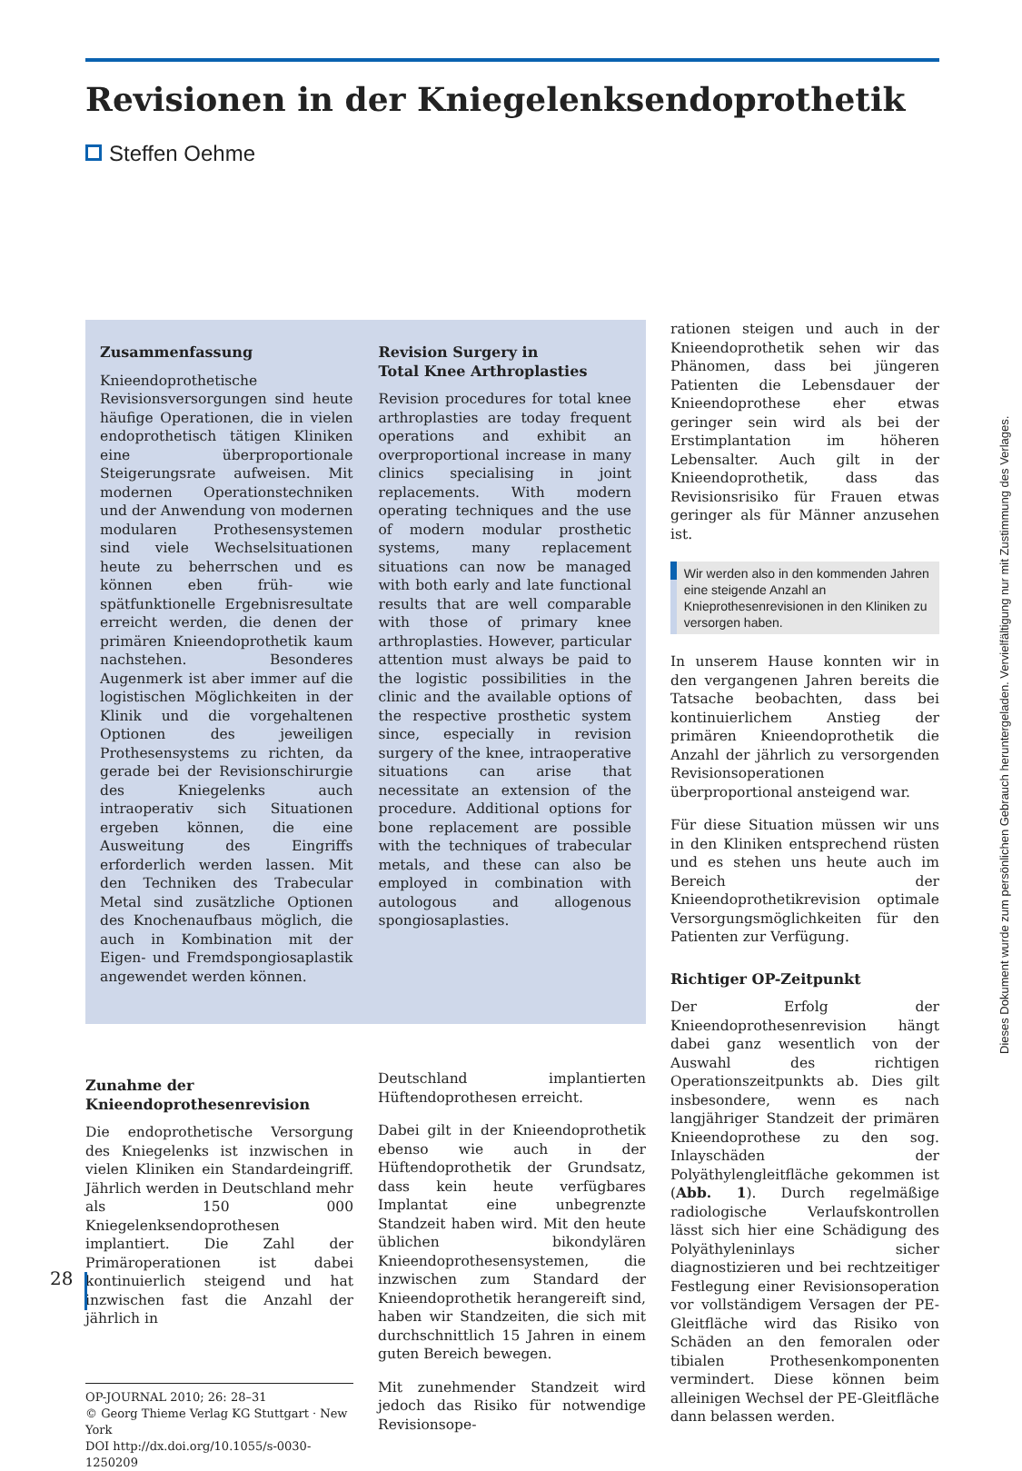Revisionen in der Kniegelenksendoprothetik
Steffen Oehme
Zusammenfassung
Knieendoprothetische Revisionsversorgungen sind heute häufige Operationen, die in vielen endoprothetisch tätigen Kliniken eine überproportionale Steigerungsrate aufweisen. Mit modernen Operationstechniken und der Anwendung von modernen modularen Prothesensystemen sind viele Wechselsituationen heute zu beherrschen und es können eben früh- wie spätfunktionelle Ergebnisresultate erreicht werden, die denen der primären Knieendoprothetik kaum nachstehen. Besonderes Augenmerk ist aber immer auf die logistischen Möglichkeiten in der Klinik und die vorgehaltenen Optionen des jeweiligen Prothesensystems zu richten, da gerade bei der Revisionschirurgie des Kniegelenks auch intraoperativ sich Situationen ergeben können, die eine Ausweitung des Eingriffs erforderlich werden lassen. Mit den Techniken des Trabecular Metal sind zusätzliche Optionen des Knochenaufbaus möglich, die auch in Kombination mit der Eigen- und Fremdspongiosaplastik angewendet werden können.
Revision Surgery in
Total Knee Arthroplasties
Revision procedures for total knee arthroplasties are today frequent operations and exhibit an overproportional increase in many clinics specialising in joint replacements. With modern operating techniques and the use of modern modular prosthetic systems, many replacement situations can now be managed with both early and late functional results that are well comparable with those of primary knee arthroplasties. However, particular attention must always be paid to the logistic possibilities in the clinic and the available options of the respective prosthetic system since, especially in revision surgery of the knee, intraoperative situations can arise that necessitate an extension of the procedure. Additional options for bone replacement are possible with the techniques of trabecular metals, and these can also be employed in combination with autologous and allogenous spongiosaplasties.
Zunahme der
Knieendoprothesenrevision
Die endoprothetische Versorgung des Kniegelenks ist inzwischen in vielen Kliniken ein Standardeingriff. Jährlich werden in Deutschland mehr als 150 000 Kniegelenksendoprothesen implantiert. Die Zahl der Primäroperationen ist dabei kontinuierlich steigend und hat inzwischen fast die Anzahl der jährlich in
OP-JOURNAL 2010; 26: 28–31
© Georg Thieme Verlag KG Stuttgart · New York
DOI http://dx.doi.org/10.1055/s-0030-1250209
Deutschland implantierten Hüftendoprothesen erreicht.
Dabei gilt in der Knieendoprothetik ebenso wie auch in der Hüftendoprothetik der Grundsatz, dass kein heute verfügbares Implantat eine unbegrenzte Standzeit haben wird. Mit den heute üblichen bikondylären Knieendoprothesensystemen, die inzwischen zum Standard der Knieendoprothetik herangereift sind, haben wir Standzeiten, die sich mit durchschnittlich 15 Jahren in einem guten Bereich bewegen.
Mit zunehmender Standzeit wird jedoch das Risiko für notwendige Revisionsope-
rationen steigen und auch in der Knieendoprothetik sehen wir das Phänomen, dass bei jüngeren Patienten die Lebensdauer der Knieendoprothese eher etwas geringer sein wird als bei der Erstimplantation im höheren Lebensalter. Auch gilt in der Knieendoprothetik, dass das Revisionsrisiko für Frauen etwas geringer als für Männer anzusehen ist.
Wir werden also in den kommenden Jahren eine steigende Anzahl an Knieprothesenrevisionen in den Kliniken zu versorgen haben.
In unserem Hause konnten wir in den vergangenen Jahren bereits die Tatsache beobachten, dass bei kontinuierlichem Anstieg der primären Knieendoprothetik die Anzahl der jährlich zu versorgenden Revisionsoperationen überproportional ansteigend war.
Für diese Situation müssen wir uns in den Kliniken entsprechend rüsten und es stehen uns heute auch im Bereich der Knieendoprothetikrevision optimale Versorgungsmöglichkeiten für den Patienten zur Verfügung.
Richtiger OP-Zeitpunkt
Der Erfolg der Knieendoprothesenrevision hängt dabei ganz wesentlich von der Auswahl des richtigen Operationszeitpunkts ab. Dies gilt insbesondere, wenn es nach langjähriger Standzeit der primären Knieendoprothese zu den sog. Inlayschäden der Polyäthylengleitfläche gekommen ist (Abb. 1). Durch regelmäßige radiologische Verlaufskontrollen lässt sich hier eine Schädigung des Polyäthyleninlays sicher diagnostizieren und bei rechtzeitiger Festlegung einer Revisionsoperation vor vollständigem Versagen der PE-Gleitfläche wird das Risiko von Schäden an den femoralen oder tibialen Prothesenkomponenten vermindert. Diese können beim alleinigen Wechsel der PE-Gleitfläche dann belassen werden.
28
Dieses Dokument wurde zum persönlichen Gebrauch heruntergeladen. Vervielfältigung nur mit Zustimmung des Verlages.